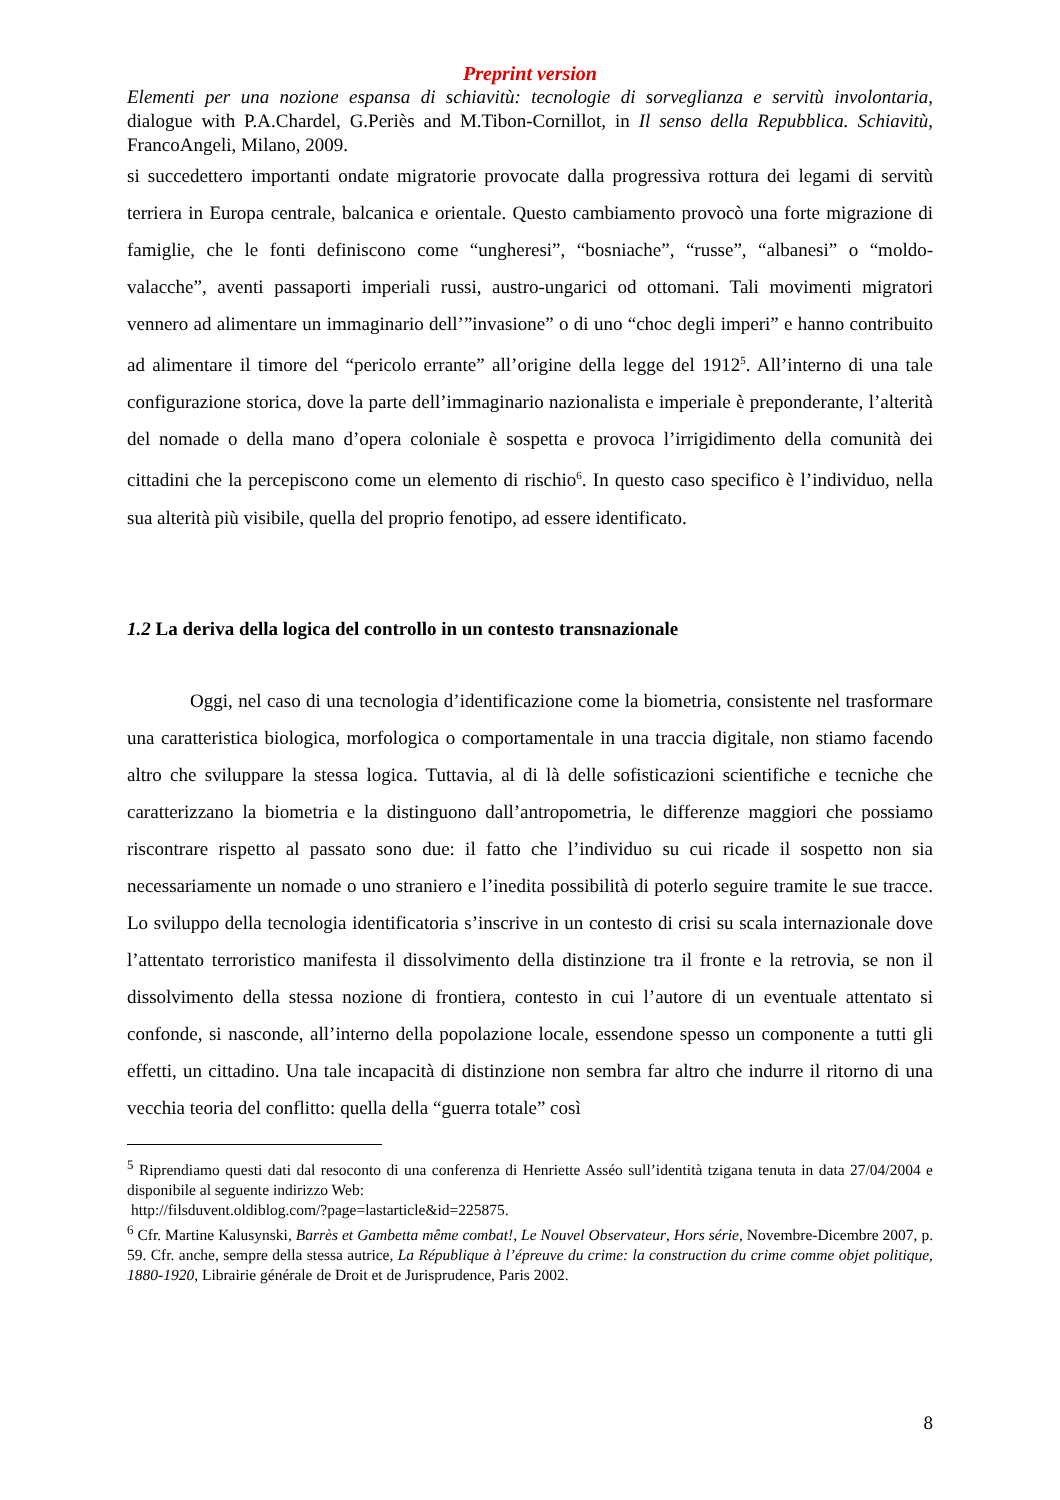Preprint version
Elementi per una nozione espansa di schiavitù: tecnologie di sorveglianza e servitù involontaria, dialogue with P.A.Chardel, G.Periès and M.Tibon-Cornillot, in Il senso della Repubblica. Schiavitù, FrancoAngeli, Milano, 2009.
si succedettero importanti ondate migratorie provocate dalla progressiva rottura dei legami di servitù terriera in Europa centrale, balcanica e orientale. Questo cambiamento provocò una forte migrazione di famiglie, che le fonti definiscono come “ungheresi”, “bosniache”, “russe”, “albanesi” o “moldo-valacche”, aventi passaporti imperiali russi, austro-ungarici od ottomani. Tali movimenti migratori vennero ad alimentare un immaginario dell’”invasione” o di uno “choc degli imperi” e hanno contribuito ad alimentare il timore del “pericolo errante” all’origine della legge del 1912<sup>5</sup>. All’interno di una tale configurazione storica, dove la parte dell’immaginario nazionalista e imperiale è preponderante, l’alterità del nomade o della mano d’opera coloniale è sospetta e provoca l’irrigidimento della comunità dei cittadini che la percepiscono come un elemento di rischio<sup>6</sup>. In questo caso specifico è l’individuo, nella sua alterità più visibile, quella del proprio fenotipo, ad essere identificato.
1.2 La deriva della logica del controllo in un contesto transnazionale
Oggi, nel caso di una tecnologia d’identificazione come la biometria, consistente nel trasformare una caratteristica biologica, morfologica o comportamentale in una traccia digitale, non stiamo facendo altro che sviluppare la stessa logica. Tuttavia, al di là delle sofisticazioni scientifiche e tecniche che caratterizzano la biometria e la distinguono dall’antropometria, le differenze maggiori che possiamo riscontrare rispetto al passato sono due: il fatto che l’individuo su cui ricade il sospetto non sia necessariamente un nomade o uno straniero e l’inedita possibilità di poterlo seguire tramite le sue tracce. Lo sviluppo della tecnologia identificatoria s’inscrive in un contesto di crisi su scala internazionale dove l’attentato terroristico manifesta il dissolvimento della distinzione tra il fronte e la retrovia, se non il dissolvimento della stessa nozione di frontiera, contesto in cui l’autore di un eventuale attentato si confonde, si nasconde, all’interno della popolazione locale, essendone spesso un componente a tutti gli effetti, un cittadino. Una tale incapacità di distinzione non sembra far altro che indurre il ritorno di una vecchia teoria del conflitto: quella della “guerra totale” così
<sup>5</sup> Riprendiamo questi dati dal resoconto di una conferenza di Henriette Asséo sull’identità tzigana tenuta in data 27/04/2004 e disponibile al seguente indirizzo Web:
http://filsduvent.oldiblog.com/?page=lastarticle&id=225875.
<sup>6</sup> Cfr. Martine Kalusynski, Barrès et Gambetta même combat!, Le Nouvel Observateur, Hors série, Novembre-Dicembre 2007, p. 59. Cfr. anche, sempre della stessa autrice, La République à l’épreuve du crime: la construction du crime comme objet politique, 1880-1920, Librairie générale de Droit et de Jurisprudence, Paris 2002.
8